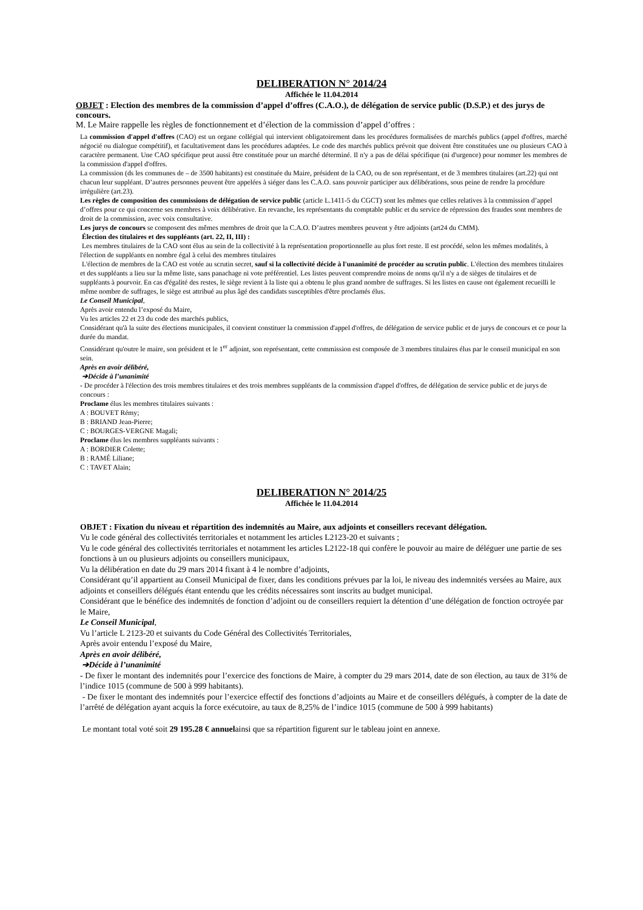DELIBERATION N° 2014/24
Affichée le 11.04.2014
OBJET : Election des membres de la commission d’appel d’offres (C.A.O.), de délégation de service public (D.S.P.) et des jurys de concours.
M. Le Maire rappelle les règles de fonctionnement et d’élection de la commission d’appel d’offres :
La commission d'appel d'offres (CAO) est un organe collégial qui intervient obligatoirement dans les procédures formalisées de marchés publics (appel d'offres, marché négocié ou dialogue compétitif), et facultativement dans les procédures adaptées. Le code des marchés publics prévoit que doivent être constituées une ou plusieurs CAO à caractère permanent. Une CAO spécifique peut aussi être constituée pour un marché déterminé. Il n'y a pas de délai spécifique (ni d'urgence) pour nommer les membres de la commission d'appel d'offres.
La commission (ds les communes de – de 3500 habitants) est constituée du Maire, président de la CAO, ou de son représentant, et de 3 membres titulaires (art.22) qui ont chacun leur suppléant. D’autres personnes peuvent être appelées à siéger dans les C.A.O. sans pouvoir participer aux délibérations, sous peine de rendre la procédure irrégulière (art.23).
Les règles de composition des commissions de délégation de service public (article L.1411-5 du CGCT) sont les mêmes que celles relatives à la commission d’appel d’offres pour ce qui concerne ses membres à voix délibérative. En revanche, les représentants du comptable public et du service de répression des fraudes sont membres de droit de la commission, avec voix consultative.
Les jurys de concours se composent des mêmes membres de droit que la C.A.O. D’autres membres peuvent y être adjoints (art24 du CMM).
Élection des titulaires et des suppléants (art. 22, II, III) :
Les membres titulaires de la CAO sont élus au sein de la collectivité à la représentation proportionnelle au plus fort reste. Il est procédé, selon les mêmes modalités, à l'élection de suppléants en nombre égal à celui des membres titulaires
L'élection de membres de la CAO est votée au scrutin secret, sauf si la collectivité décide à l'unanimité de procéder au scrutin public. L'élection des membres titulaires et des suppléants a lieu sur la même liste, sans panachage ni vote préférentiel. Les listes peuvent comprendre moins de noms qu'il n'y a de sièges de titulaires et de suppléants à pourvoir. En cas d'égalité des restes, le siège revient à la liste qui a obtenu le plus grand nombre de suffrages. Si les listes en cause ont également recueilli le même nombre de suffrages, le siège est attribué au plus âgé des candidats susceptibles d'être proclamés élus.
Le Conseil Municipal,
Après avoir entendu l’exposé du Maire,
Vu les articles 22 et 23 du code des marchés publics,
Considérant qu'à la suite des élections municipales, il convient constituer la commission d'appel d'offres, de délégation de service public et de jurys de concours et ce pour la durée du mandat.
Considérant qu'outre le maire, son président et le 1<sup>er</sup> adjoint, son représentant, cette commission est composée de 3 membres titulaires élus par le conseil municipal en son sein.
Après en avoir délibéré,
➔Décide à l’unanimité
- De procéder à l'élection des trois membres titulaires et des trois membres suppléants de la commission d'appel d'offres, de délégation de service public et de jurys de concours :
Proclame élus les membres titulaires suivants :
A : BOUVET Rémy;
B : BRIAND Jean-Pierre;
C : BOURGES-VERGNE Magali;
Proclame élus les membres suppléants suivants :
A : BORDIER Colette;
B : RAMÉ Liliane;
C : TAVET Alain;
DELIBERATION N° 2014/25
Affichée le 11.04.2014
OBJET : Fixation du niveau et répartition des indemnités au Maire, aux adjoints et conseillers recevant délégation.
Vu le code général des collectivités territoriales et notamment les articles L2123-20 et suivants ;
Vu le code général des collectivités territoriales et notamment les articles L2122-18 qui confère le pouvoir au maire de déléguer une partie de ses fonctions à un ou plusieurs adjoints ou conseillers municipaux,
Vu la délibération en date du 29 mars 2014 fixant à 4 le nombre d’adjoints,
Considérant qu’il appartient au Conseil Municipal de fixer, dans les conditions prévues par la loi, le niveau des indemnités versées au Maire, aux adjoints et conseillers délégués étant entendu que les crédits nécessaires sont inscrits au budget municipal.
Considérant que le bénéfice des indemnités de fonction d’adjoint ou de conseillers requiert la détention d’une délégation de fonction octroyée par le Maire,
Le Conseil Municipal,
Vu l’article L 2123-20 et suivants du Code Général des Collectivités Territoriales,
Après avoir entendu l’exposé du Maire,
Après en avoir délibéré,
➔Décide à l’unanimité
- De fixer le montant des indemnités pour l’exercice des fonctions de Maire, à compter du 29 mars 2014, date de son élection, au taux de 31% de l’indice 1015 (commune de 500 à 999 habitants).
- De fixer le montant des indemnités pour l’exercice effectif des fonctions d’adjoints au Maire et de conseillers délégués, à compter de la date de l’arrêté de délégation ayant acquis la force exécutoire, au taux de 8,25% de l’indice 1015 (commune de 500 à 999 habitants)
Le montant total voté soit 29 195.28 € annuelainsi que sa répartition figurent sur le tableau joint en annexe.